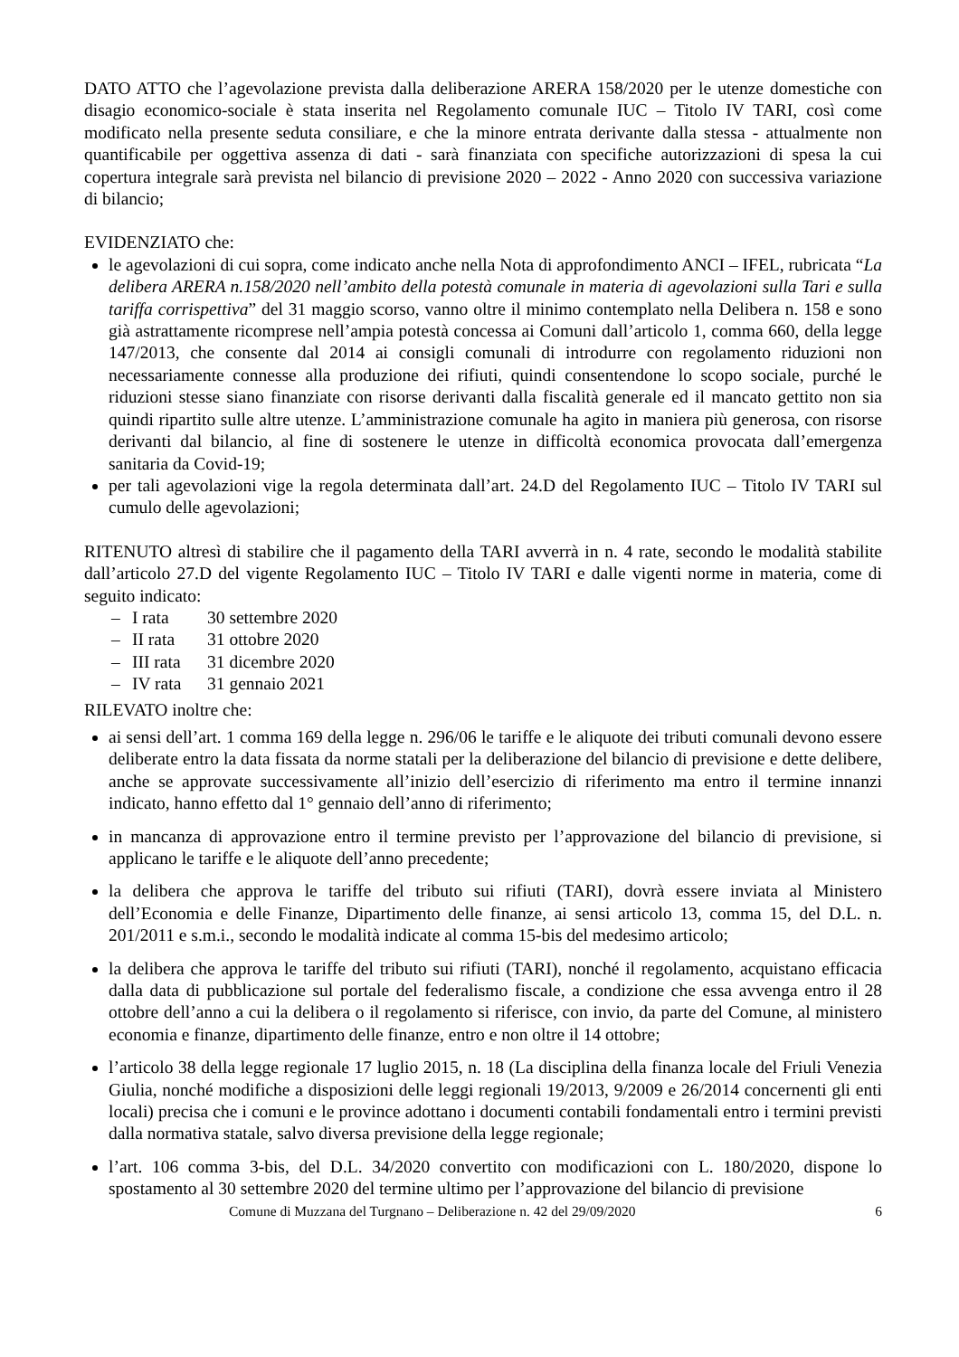DATO ATTO che l’agevolazione prevista dalla deliberazione ARERA 158/2020 per le utenze domestiche con disagio economico-sociale è stata inserita nel Regolamento comunale IUC – Titolo IV TARI, così come modificato nella presente seduta consiliare, e che la minore entrata derivante dalla stessa - attualmente non quantificabile per oggettiva assenza di dati - sarà finanziata con specifiche autorizzazioni di spesa la cui copertura integrale sarà prevista nel bilancio di previsione 2020 – 2022 - Anno 2020 con successiva variazione di bilancio;
EVIDENZIATO che:
le agevolazioni di cui sopra, come indicato anche nella Nota di approfondimento ANCI – IFEL, rubricata “La delibera ARERA n.158/2020 nell’ambito della potestà comunale in materia di agevolazioni sulla Tari e sulla tariffa corrispettiva” del 31 maggio scorso, vanno oltre il minimo contemplato nella Delibera n. 158 e sono già astrattamente ricomprese nell’ampia potestà concessa ai Comuni dall’articolo 1, comma 660, della legge 147/2013, che consente dal 2014 ai consigli comunali di introdurre con regolamento riduzioni non necessariamente connesse alla produzione dei rifiuti, quindi consentendone lo scopo sociale, purché le riduzioni stesse siano finanziate con risorse derivanti dalla fiscalità generale ed il mancato gettito non sia quindi ripartito sulle altre utenze. L’amministrazione comunale ha agito in maniera più generosa, con risorse derivanti dal bilancio, al fine di sostenere le utenze in difficoltà economica provocata dall’emergenza sanitaria da Covid-19;
per tali agevolazioni vige la regola determinata dall’art. 24.D del Regolamento IUC – Titolo IV TARI sul cumulo delle agevolazioni;
RITENUTO altresì di stabilire che il pagamento della TARI avverrà in n. 4 rate, secondo le modalità stabilite dall’articolo 27.D del vigente Regolamento IUC – Titolo IV TARI e dalle vigenti norme in materia, come di seguito indicato:
– I rata 30 settembre 2020
– II rata 31 ottobre 2020
– III rata 31 dicembre 2020
– IV rata 31 gennaio 2021
RILEVATO inoltre che:
ai sensi dell’art. 1 comma 169 della legge n. 296/06 le tariffe e le aliquote dei tributi comunali devono essere deliberate entro la data fissata da norme statali per la deliberazione del bilancio di previsione e dette delibere, anche se approvate successivamente all’inizio dell’esercizio di riferimento ma entro il termine innanzi indicato, hanno effetto dal 1° gennaio dell’anno di riferimento;
in mancanza di approvazione entro il termine previsto per l’approvazione del bilancio di previsione, si applicano le tariffe e le aliquote dell’anno precedente;
la delibera che approva le tariffe del tributo sui rifiuti (TARI), dovrà essere inviata al Ministero dell’Economia e delle Finanze, Dipartimento delle finanze, ai sensi articolo 13, comma 15, del D.L. n. 201/2011 e s.m.i., secondo le modalità indicate al comma 15-bis del medesimo articolo;
la delibera che approva le tariffe del tributo sui rifiuti (TARI), nonché il regolamento, acquistano efficacia dalla data di pubblicazione sul portale del federalismo fiscale, a condizione che essa avvenga entro il 28 ottobre dell’anno a cui la delibera o il regolamento si riferisce, con invio, da parte del Comune, al ministero economia e finanze, dipartimento delle finanze, entro e non oltre il 14 ottobre;
l’articolo 38 della legge regionale 17 luglio 2015, n. 18 (La disciplina della finanza locale del Friuli Venezia Giulia, nonché modifiche a disposizioni delle leggi regionali 19/2013, 9/2009 e 26/2014 concernenti gli enti locali) precisa che i comuni e le province adottano i documenti contabili fondamentali entro i termini previsti dalla normativa statale, salvo diversa previsione della legge regionale;
l’art. 106 comma 3-bis, del D.L. 34/2020 convertito con modificazioni con L. 180/2020, dispone lo spostamento al 30 settembre 2020 del termine ultimo per l’approvazione del bilancio di previsione
Comune di Muzzana del Turgnano – Deliberazione n. 42 del 29/09/2020 6